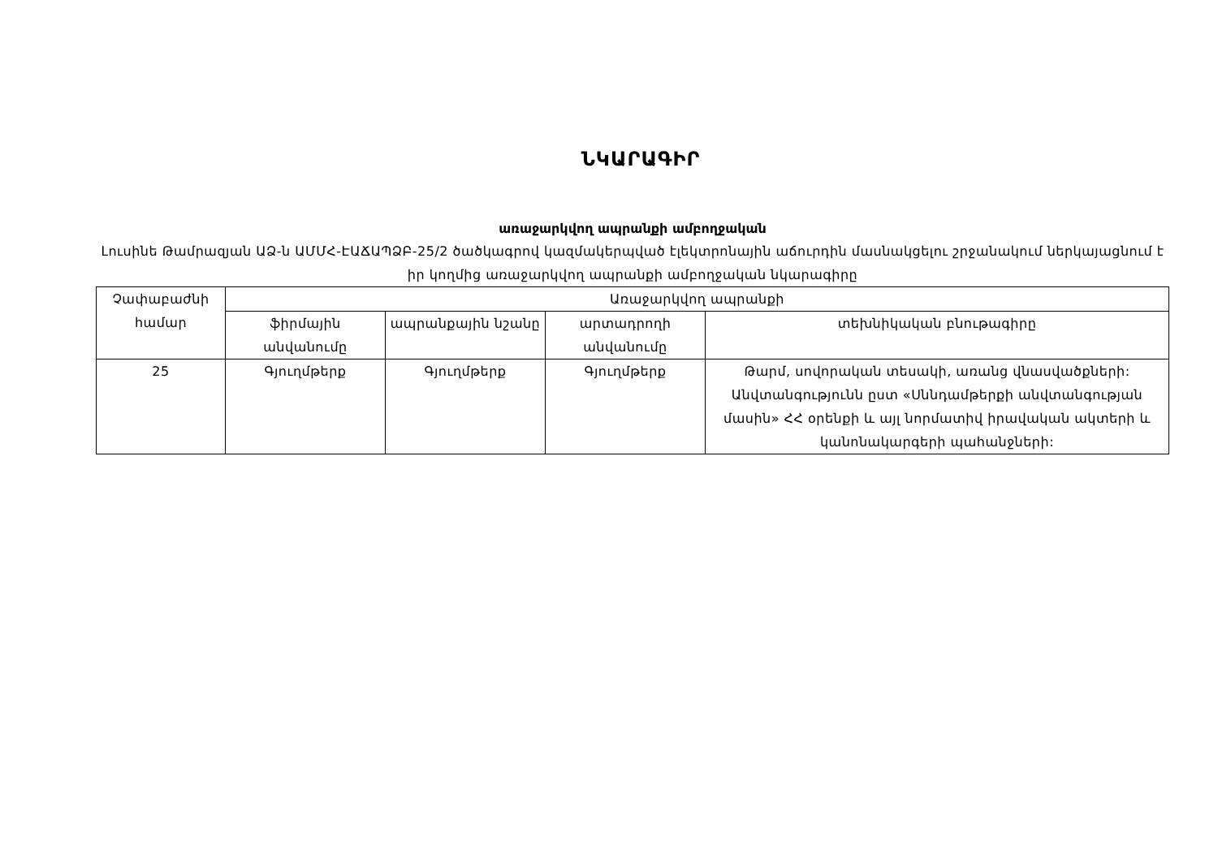ՆԿԱՐԱԳԻՐ
առաջարկվող ապրանքի ամբողջական
Լուսինե Թամրազյան ԱՁ-ն ԱՄՄՀ-ԷԱՃԱՊՁԲ-25/2 ծածկագրով կազմակերպված էլեկտրոնային աճուրդին մասնակցելու շրջանակում ներկայացնում է իր կողմից առաջարկվող ապրանքի ամբողջական նկարագիրը
| Չափաբաժնի համար | Առաջարկվող ապրանքի | | | |
| --- | --- | --- | --- | --- |
| | ֆիրմային անվանումը | ապրանքային նշանը | արտադրողի անվանումը | տեխնիկական բնութագիրը |
| 25 | Գյուղմթերք | Գյուղմթերք | Գյուղմթերք | Թարմ, սովորական տեսակի, առանց վնասվածքների: Անվտանգությունն ըստ «Սննդամթերքի անվտանգության մասին» ՀՀ օրենքի և այլ նորմատիվ իրավական ակտերի և կանոնակարգերի պահանջների: |